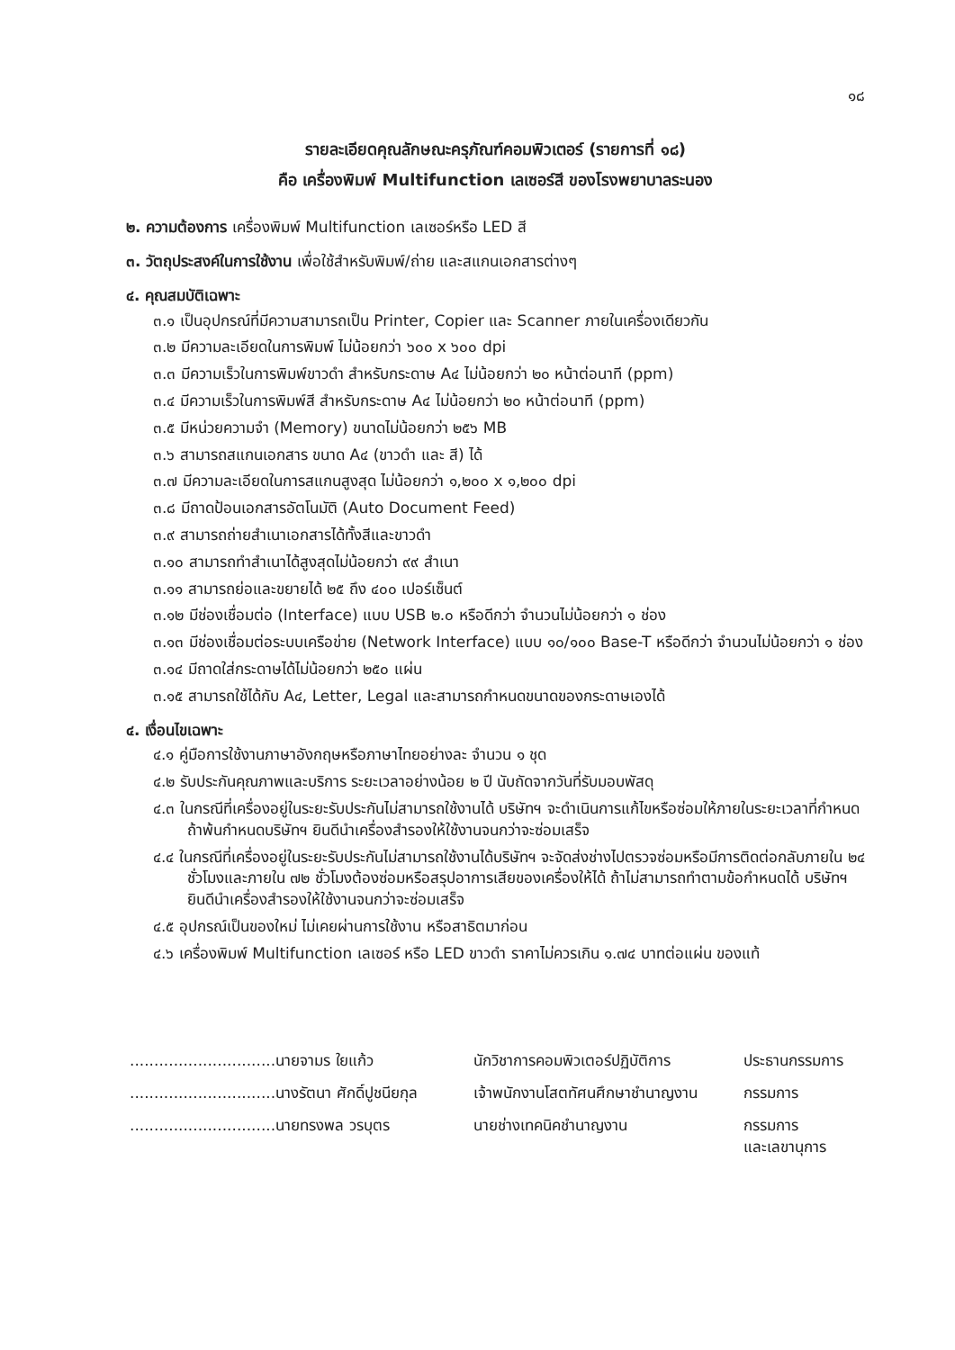๑๘
รายละเอียดคุณลักษณะครุภัณฑ์คอมพิวเตอร์ (รายการที่ ๑๘)
คือ เครื่องพิมพ์ Multifunction เลเซอร์สี ของโรงพยาบาลระนอง
๒. ความต้องการ เครื่องพิมพ์ Multifunction เลเซอร์หรือ LED สี
๓. วัตถุประสงค์ในการใช้งาน เพื่อใช้สำหรับพิมพ์/ถ่าย และสแกนเอกสารต่างๆ
๔. คุณสมบัติเฉพาะ
๓.๑ เป็นอุปกรณ์ที่มีความสามารถเป็น Printer, Copier และ Scanner ภายในเครื่องเดียวกัน
๓.๒ มีความละเอียดในการพิมพ์ ไม่น้อยกว่า ๖๐๐ x ๖๐๐ dpi
๓.๓ มีความเร็วในการพิมพ์ขาวดำ สำหรับกระดาษ A๔ ไม่น้อยกว่า ๒๐ หน้าต่อนาที (ppm)
๓.๔ มีความเร็วในการพิมพ์สี สำหรับกระดาษ A๔ ไม่น้อยกว่า ๒๐ หน้าต่อนาที (ppm)
๓.๕ มีหน่วยความจำ (Memory) ขนาดไม่น้อยกว่า ๒๕๖ MB
๓.๖ สามารถสแกนเอกสาร ขนาด A๔ (ขาวดำ และ สี) ได้
๓.๗ มีความละเอียดในการสแกนสูงสุด ไม่น้อยกว่า ๑,๒๐๐ x ๑,๒๐๐ dpi
๓.๘ มีถาดป้อนเอกสารอัตโนมัติ (Auto Document Feed)
๓.๙ สามารถถ่ายสำเนาเอกสารได้ทั้งสีและขาวดำ
๓.๑๐ สามารถทำสำเนาได้สูงสุดไม่น้อยกว่า ๙๙ สำเนา
๓.๑๑ สามารถย่อและขยายได้ ๒๕ ถึง ๔๐๐ เปอร์เซ็นต์
๓.๑๒ มีช่องเชื่อมต่อ (Interface) แบบ USB ๒.๐ หรือดีกว่า จำนวนไม่น้อยกว่า ๑ ช่อง
๓.๑๓ มีช่องเชื่อมต่อระบบเครือข่าย (Network Interface) แบบ ๑๐/๑๐๐ Base-T หรือดีกว่า จำนวนไม่น้อยกว่า ๑ ช่อง
๓.๑๔ มีถาดใส่กระดาษได้ไม่น้อยกว่า ๒๕๐ แผ่น
๓.๑๕ สามารถใช้ได้กับ A๔, Letter, Legal และสามารถกำหนดขนาดของกระดาษเองได้
๔. เงื่อนไขเฉพาะ
๔.๑ คู่มือการใช้งานภาษาอังกฤษหรือภาษาไทยอย่างละ จำนวน ๑ ชุด
๔.๒ รับประกันคุณภาพและบริการ ระยะเวลาอย่างน้อย ๒ ปี นับถัดจากวันที่รับมอบพัสดุ
๔.๓ ในกรณีที่เครื่องอยู่ในระยะรับประกันไม่สามารถใช้งานได้ บริษัทฯ จะดำเนินการแก้ไขหรือซ่อมให้ภายในระยะเวลาที่กำหนด ถ้าพ้นกำหนดบริษัทฯ ยินดีนำเครื่องสำรองให้ใช้งานจนกว่าจะซ่อมเสร็จ
๔.๔ ในกรณีที่เครื่องอยู่ในระยะรับประกันไม่สามารถใช้งานได้บริษัทฯ จะจัดส่งช่างไปตรวจซ่อมหรือมีการติดต่อกลับภายใน ๒๔ ชั่วโมงและภายใน ๗๒ ชั่วโมงต้องซ่อมหรือสรุปอาการเสียของเครื่องให้ได้ ถ้าไม่สามารถทำตามข้อกำหนดได้ บริษัทฯ ยินดีนำเครื่องสำรองให้ใช้งานจนกว่าจะซ่อมเสร็จ
๔.๕ อุปกรณ์เป็นของใหม่ ไม่เคยผ่านการใช้งาน หรือสาธิตมาก่อน
๔.๖ เครื่องพิมพ์ Multifunction เลเซอร์ หรือ LED ขาวดำ ราคาไม่ควรเกิน ๑.๗๔ บาทต่อแผ่น ของแท้
| ..............................นายจามร ใยแก้ว | นักวิชาการคอมพิวเตอร์ปฏิบัติการ | ประธานกรรมการ |
| ..............................นางรัตนา ศักดิ์ปูชนียกุล | เจ้าพนักงานโสตทัศนศึกษาชำนาญงาน | กรรมการ |
| ..............................นายทรงพล วรบุตร | นายช่างเทคนิคชำนาญงาน | กรรมการ และเลขานุการ |